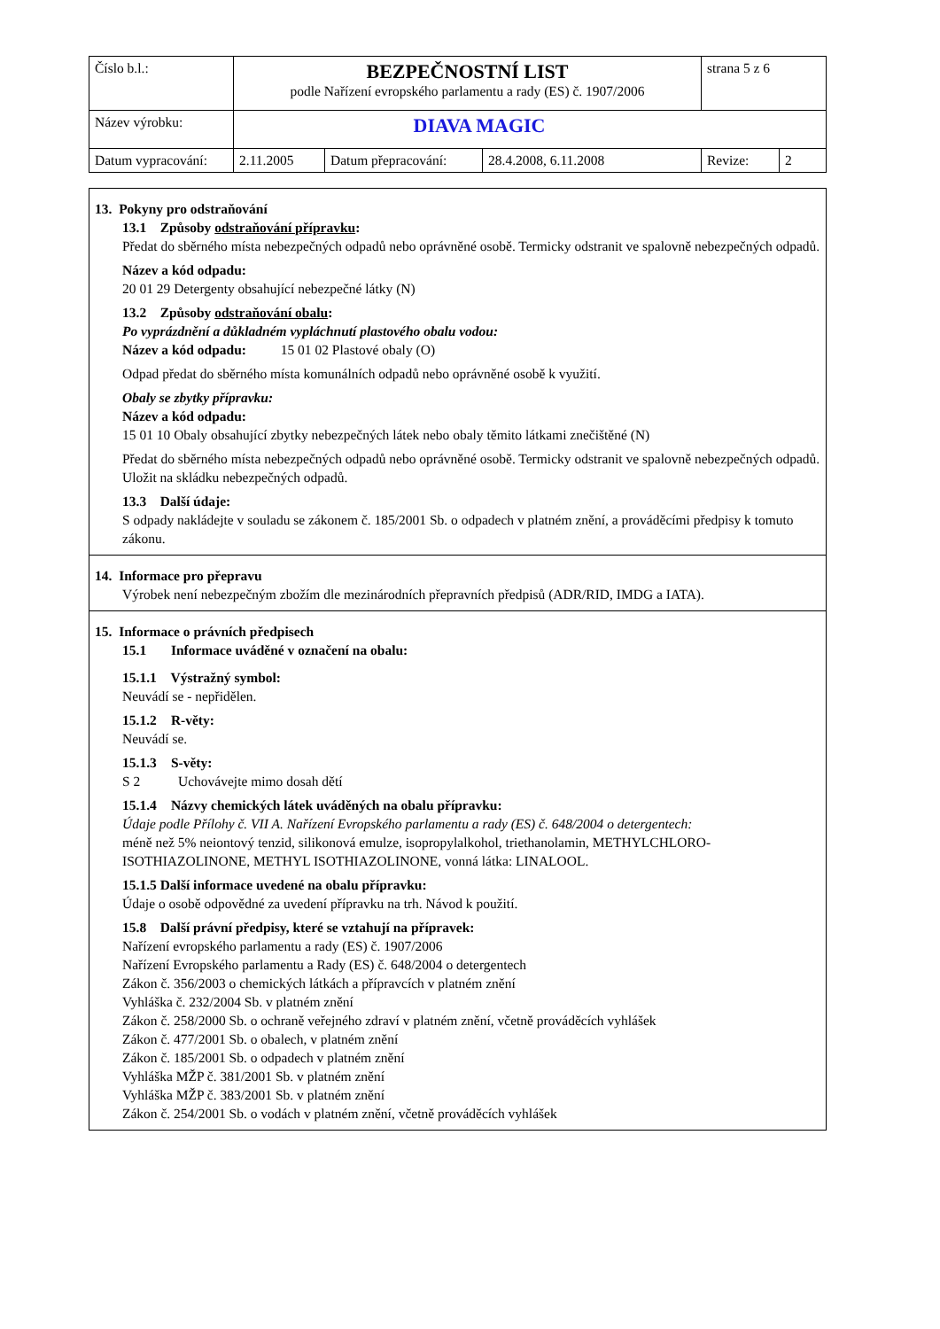| Číslo b.l.: | BEZPEČNOSTNÍ LIST podle Nařízení evropského parlamentu a rady (ES) č. 1907/2006 | | | strana 5 z 6 | |
| Název výrobku: | DIAVA MAGIC | | | | |
| Datum vypracování: | 2.11.2005 | Datum přepracování: | 28.4.2008, 6.11.2008 | Revize: | 2 |
13. Pokyny pro odstraňování
13.1 Způsoby odstraňování přípravku:
Předat do sběrného místa nebezpečných odpadů nebo oprávněné osobě. Termicky odstranit ve spalovně nebezpečných odpadů.
Název a kód odpadu:
20 01 29 Detergenty obsahující nebezpečné látky (N)
13.2 Způsoby odstraňování obalu:
Po vyprázdnění a důkladném vypláchnutí plastového obalu vodou:
Název a kód odpadu: 15 01 02 Plastové obaly (O)
Odpad předat do sběrného místa komunálních odpadů nebo oprávněné osobě k využití.
Obaly se zbytky přípravku:
Název a kód odpadu:
15 01 10 Obaly obsahující zbytky nebezpečných látek nebo obaly těmito látkami znečištěné (N)
Předat do sběrného místa nebezpečných odpadů nebo oprávněné osobě. Termicky odstranit ve spalovně nebezpečných odpadů. Uložit na skládku nebezpečných odpadů.
13.3 Další údaje:
S odpady nakládejte v souladu se zákonem č. 185/2001 Sb. o odpadech v platném znění, a prováděcími předpisy k tomuto zákonu.
14. Informace pro přepravu
Výrobek není nebezpečným zbožím dle mezinárodních přepravních předpisů (ADR/RID, IMDG a IATA).
15. Informace o právních předpisech
15.1 Informace uváděné v označení na obalu:
15.1.1 Výstražný symbol:
Neuvádí se - nepřidělen.
15.1.2 R-věty:
Neuvádí se.
15.1.3 S-věty:
S 2 Uchovávejte mimo dosah dětí
15.1.4 Názvy chemických látek uváděných na obalu přípravku:
Údaje podle Přílohy č. VII A. Nařízení Evropského parlamentu a rady (ES) č. 648/2004 o detergentech:
méně než 5% neiontový tenzid, silikonová emulze, isopropylalkohol, triethanolamin, METHYLCHLORO-ISOTHIAZOLINONE, METHYL ISOTHIAZOLINONE, vonná látka: LINALOOL.
15.1.5 Další informace uvedené na obalu přípravku:
Údaje o osobě odpovědné za uvedení přípravku na trh. Návod k použití.
15.8 Další právní předpisy, které se vztahují na přípravek:
Nařízení evropského parlamentu a rady (ES) č. 1907/2006
Nařízení Evropského parlamentu a Rady (ES) č. 648/2004 o detergentech
Zákon č. 356/2003 o chemických látkách a přípravcích v platném znění
Vyhláška č. 232/2004 Sb. v platném znění
Zákon č. 258/2000 Sb. o ochraně veřejného zdraví v platném znění, včetně prováděcích vyhlášek
Zákon č. 477/2001 Sb. o obalech, v platném znění
Zákon č. 185/2001 Sb. o odpadech v platném znění
Vyhláška MŽP č. 381/2001 Sb. v platném znění
Vyhláška MŽP č. 383/2001 Sb. v platném znění
Zákon č. 254/2001 Sb. o vodách v platném znění, včetně prováděcích vyhlášek